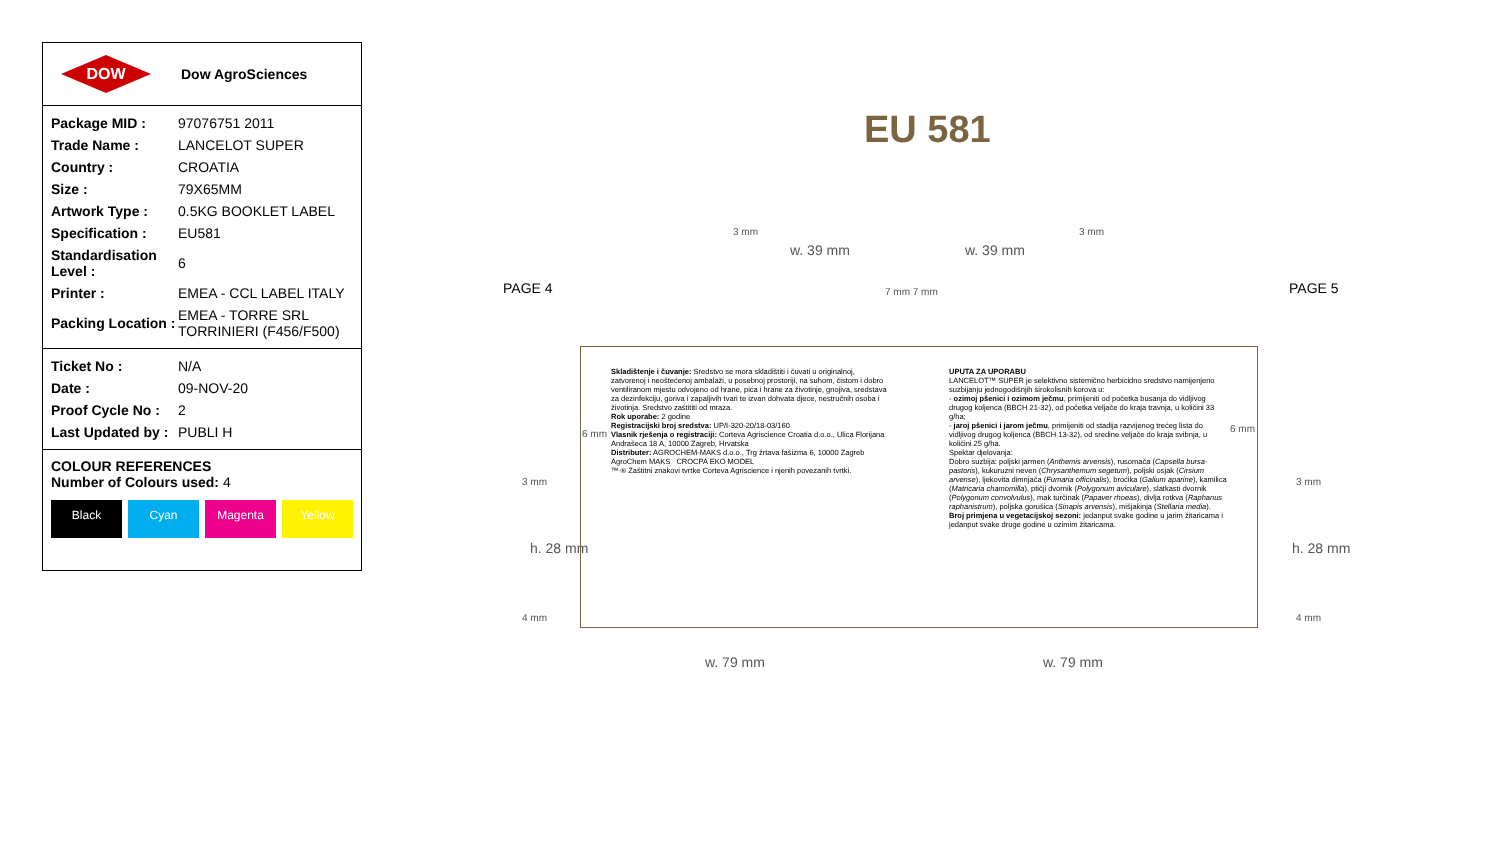DOW
Dow AgroSciences
| Package MID : | 97076751 2011 |
| Trade Name : | LANCELOT SUPER |
| Country : | CROATIA |
| Size : | 79X65MM |
| Artwork Type : | 0.5KG BOOKLET LABEL |
| Specification : | EU581 |
| Standardisation Level : | 6 |
| Printer : | EMEA - CCL LABEL ITALY |
| Packing Location : | EMEA - TORRE SRL TORRINIERI (F456/F500) |
| Ticket No : | N/A |
| Date : | 09-NOV-20 |
| Proof Cycle No : | 2 |
| Last Updated by : | PUBLI H |
COLOUR REFERENCES
Number of Colours used: 4
Black Cyan Magenta Yellow
EU 581
PAGE 4 PAGE 5
3 mm 3 mm
w. 39 mm w. 39 mm
7 mm 7 mm
6 mm 6 mm
3 mm 3 mm
h. 28 mm h. 28 mm
4 mm 4 mm
w. 79 mm w. 79 mm
Skladištenje i čuvanje: Sredstvo se mora skladištiti i čuvati u originalnoj, zatvorenoj i neoštećenoj ambalaži, u posebnoj prostoriji, na suhom, čistom i dobro ventiliranom mjestu odvojeno od hrane, pića i hrane za životinje, gnojiva, sredstava za dezinfekciju, goriva i zapaljivih tvari te izvan dohvata djece, nestručnih osoba i životinja. Sredstvo zaštititi od mraza.
Rok uporabe: 2 godine
Registracijski broj sredstva: UP/I-320-20/18-03/160
Vlasnik rješenja o registraciji: Corteva Agriscience Croatia d.o.o., Ulica Florijana Andrašeca 18 A, 10000 Zagreb, Hrvatska
Distributer: AGROCHEM-MAKS d.o.o., Trg žrtava fašizma 6, 10000 Zagreb
AgroChem MAKS CROCPA EKO MODEL
™ ® Zaštitni znakovi tvrtke Corteva Agriscience i njenih povezanih tvrtki.
UPUTA ZA UPORABU
LANCELOT™ SUPER je selektivno sistemično herbicidno sredstvo namijenjeno suzbijanju jednogodišnjih širokolisnih korova u:
- ozimoj pšenici i ozimom ječmu, primijeniti od početka busanja do vidljivog drugog koljenca (BBCH 21-32), od početka veljače do kraja travnja, u količini 33 g/ha;
- jaroj pšenici i jarom ječmu, primijeniti od stadija razvijenog trećeg lista do vidljivog drugog koljenca (BBCH 13-32), od sredine veljače do kraja svibnja, u količini 25 g/ha.
Spektar djelovanja:
Dobro suzbija: poljski jarmen (Anthemis arvensis), rusomača (Capsella bursa-pastoris), kukuruzni neven (Chrysanthemum segetum), poljski osjak (Cirsium arvense), ljekovita dimnjača (Fumaria officinalis), broćika (Galium aparine), kamilica (Matricaria chamomilla), ptičji dvornik (Polygonum aviculare), slatkasti dvornik (Polygonum convolvulus), mak turčinak (Papaver rhoeas), divlja rotkva (Raphanus raphanistrum), poljska gorušica (Sinapis arvensis), mišjakinja (Stellaria media).
Broj primjena u vegetacijskoj sezoni: jedanput svake godine u jarim žitaricama i jedanput svake druge godine u ozimim žitaricama.